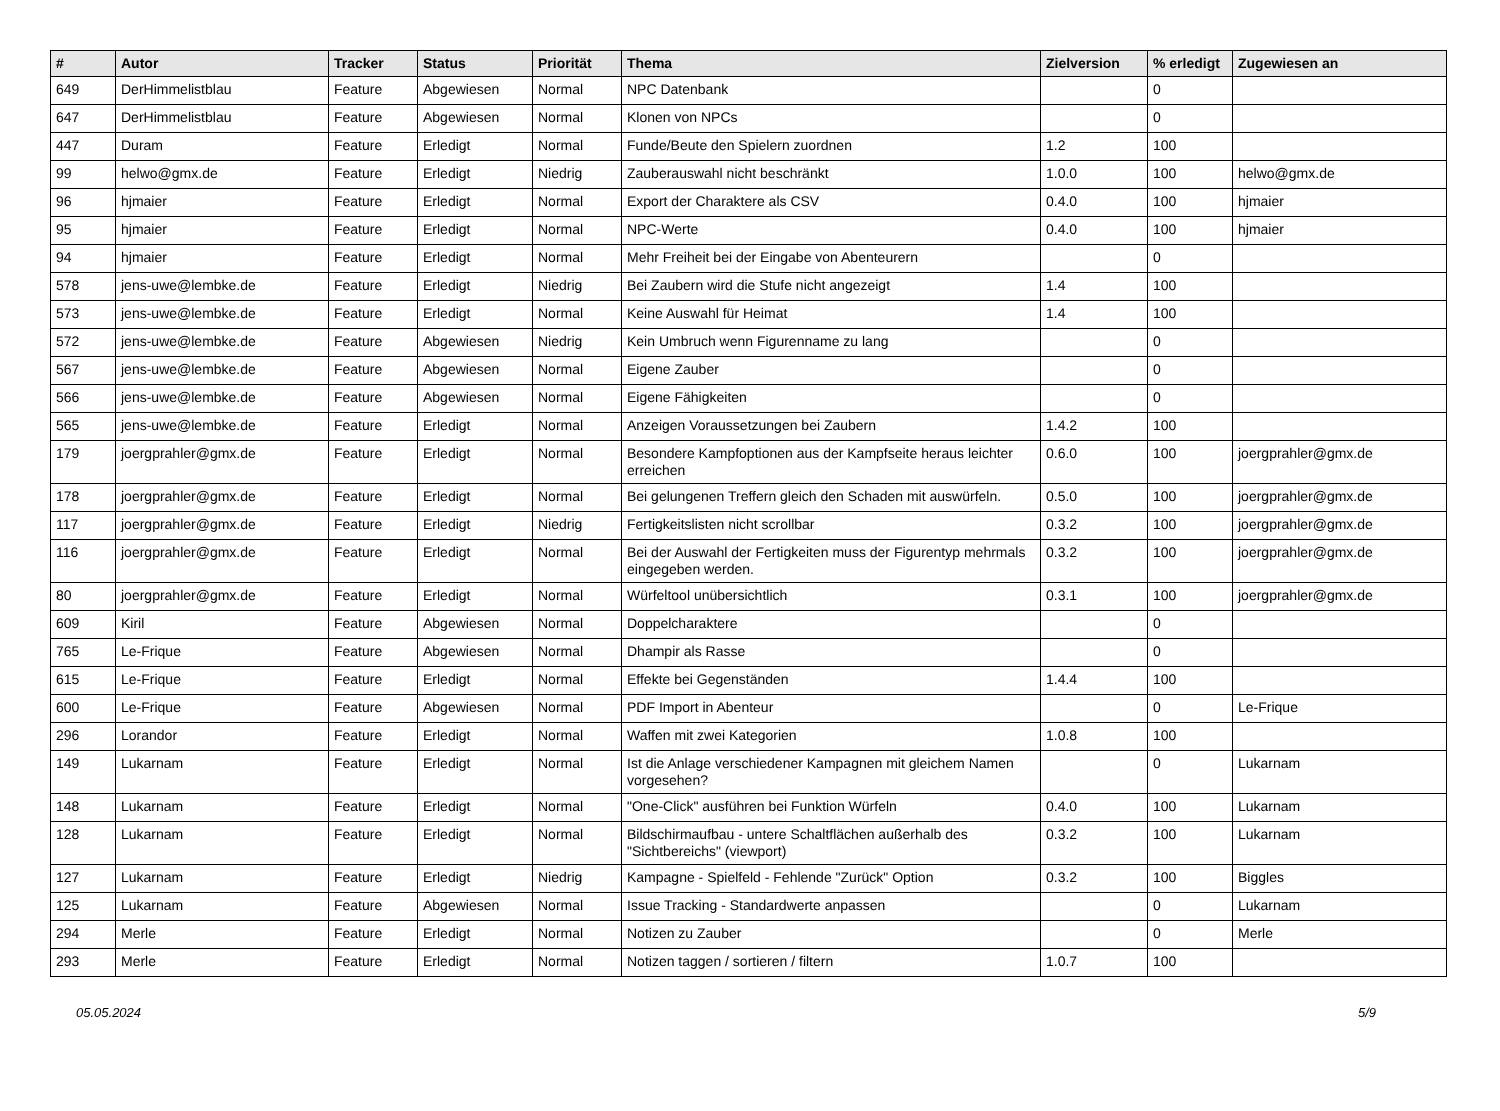| # | Autor | Tracker | Status | Priorität | Thema | Zielversion | % erledigt | Zugewiesen an |
| --- | --- | --- | --- | --- | --- | --- | --- | --- |
| 649 | DerHimmelistblau | Feature | Abgewiesen | Normal | NPC Datenbank | | 0 | |
| 647 | DerHimmelistblau | Feature | Abgewiesen | Normal | Klonen von NPCs | | 0 | |
| 447 | Duram | Feature | Erledigt | Normal | Funde/Beute den Spielern zuordnen | 1.2 | 100 | |
| 99 | helwo@gmx.de | Feature | Erledigt | Niedrig | Zauberauswahl nicht beschränkt | 1.0.0 | 100 | helwo@gmx.de |
| 96 | hjmaier | Feature | Erledigt | Normal | Export der Charaktere als CSV | 0.4.0 | 100 | hjmaier |
| 95 | hjmaier | Feature | Erledigt | Normal | NPC-Werte | 0.4.0 | 100 | hjmaier |
| 94 | hjmaier | Feature | Erledigt | Normal | Mehr Freiheit bei der Eingabe von Abenteurern | | 0 | |
| 578 | jens-uwe@lembke.de | Feature | Erledigt | Niedrig | Bei Zaubern wird die Stufe nicht angezeigt | 1.4 | 100 | |
| 573 | jens-uwe@lembke.de | Feature | Erledigt | Normal | Keine Auswahl für Heimat | 1.4 | 100 | |
| 572 | jens-uwe@lembke.de | Feature | Abgewiesen | Niedrig | Kein Umbruch wenn Figurenname zu lang | | 0 | |
| 567 | jens-uwe@lembke.de | Feature | Abgewiesen | Normal | Eigene Zauber | | 0 | |
| 566 | jens-uwe@lembke.de | Feature | Abgewiesen | Normal | Eigene Fähigkeiten | | 0 | |
| 565 | jens-uwe@lembke.de | Feature | Erledigt | Normal | Anzeigen Voraussetzungen bei Zaubern | 1.4.2 | 100 | |
| 179 | joergprahler@gmx.de | Feature | Erledigt | Normal | Besondere Kampfoptionen aus der Kampfseite heraus leichter erreichen | 0.6.0 | 100 | joergprahler@gmx.de |
| 178 | joergprahler@gmx.de | Feature | Erledigt | Normal | Bei gelungenen Treffern gleich den Schaden mit auswürfeln. | 0.5.0 | 100 | joergprahler@gmx.de |
| 117 | joergprahler@gmx.de | Feature | Erledigt | Niedrig | Fertigkeitslisten nicht scrollbar | 0.3.2 | 100 | joergprahler@gmx.de |
| 116 | joergprahler@gmx.de | Feature | Erledigt | Normal | Bei der Auswahl der Fertigkeiten muss der Figurentyp mehrmals eingegeben werden. | 0.3.2 | 100 | joergprahler@gmx.de |
| 80 | joergprahler@gmx.de | Feature | Erledigt | Normal | Würfeltool unübersichtlich | 0.3.1 | 100 | joergprahler@gmx.de |
| 609 | Kiril | Feature | Abgewiesen | Normal | Doppelcharaktere | | 0 | |
| 765 | Le-Frique | Feature | Abgewiesen | Normal | Dhampir als Rasse | | 0 | |
| 615 | Le-Frique | Feature | Erledigt | Normal | Effekte bei Gegenständen | 1.4.4 | 100 | |
| 600 | Le-Frique | Feature | Abgewiesen | Normal | PDF Import in Abenteur | | 0 | Le-Frique |
| 296 | Lorandor | Feature | Erledigt | Normal | Waffen mit zwei Kategorien | 1.0.8 | 100 | |
| 149 | Lukarnam | Feature | Erledigt | Normal | Ist die Anlage verschiedener Kampagnen mit gleichem Namen vorgesehen? | | 0 | Lukarnam |
| 148 | Lukarnam | Feature | Erledigt | Normal | "One-Click" ausführen bei Funktion Würfeln | 0.4.0 | 100 | Lukarnam |
| 128 | Lukarnam | Feature | Erledigt | Normal | Bildschirmaufbau - untere Schaltflächen außerhalb des "Sichtbereichs" (viewport) | 0.3.2 | 100 | Lukarnam |
| 127 | Lukarnam | Feature | Erledigt | Niedrig | Kampagne - Spielfeld - Fehlende "Zurück" Option | 0.3.2 | 100 | Biggles |
| 125 | Lukarnam | Feature | Abgewiesen | Normal | Issue Tracking - Standardwerte anpassen | | 0 | Lukarnam |
| 294 | Merle | Feature | Erledigt | Normal | Notizen zu Zauber | | 0 | Merle |
| 293 | Merle | Feature | Erledigt | Normal | Notizen taggen / sortieren / filtern | 1.0.7 | 100 | |
05.05.2024 5/9